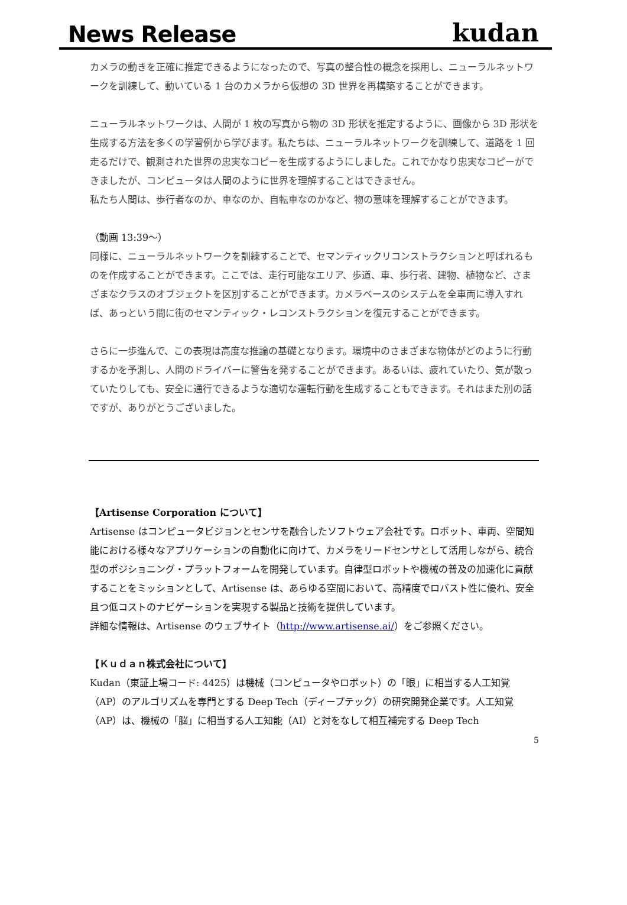News Release
kudan
カメラの動きを正確に推定できるようになったので、写真の整合性の概念を採用し、ニューラルネットワークを訓練して、動いている 1 台のカメラから仮想の 3D 世界を再構築することができます。
ニューラルネットワークは、人間が 1 枚の写真から物の 3D 形状を推定するように、画像から 3D 形状を生成する方法を多くの学習例から学びます。私たちは、ニューラルネットワークを訓練して、道路を 1 回走るだけで、観測された世界の忠実なコピーを生成するようにしました。これでかなり忠実なコピーができましたが、コンピュータは人間のように世界を理解することはできません。
私たち人間は、歩行者なのか、車なのか、自転車なのかなど、物の意味を理解することができます。
（動画 13:39～）
同様に、ニューラルネットワークを訓練することで、セマンティックリコンストラクションと呼ばれるものを作成することができます。ここでは、走行可能なエリア、歩道、車、歩行者、建物、植物など、さまざまなクラスのオブジェクトを区別することができます。カメラベースのシステムを全車両に導入すれば、あっという間に街のセマンティック・レコンストラクションを復元することができます。
さらに一歩進んで、この表現は高度な推論の基礎となります。環境中のさまざまな物体がどのように行動するかを予測し、人間のドライバーに警告を発することができます。あるいは、疲れていたり、気が散っていたりしても、安全に通行できるような適切な運転行動を生成することもできます。それはまた別の話ですが、ありがとうございました。
【Artisense Corporation について】
Artisense はコンピュータビジョンとセンサを融合したソフトウェア会社です。ロボット、車両、空間知能における様々なアプリケーションの自動化に向けて、カメラをリードセンサとして活用しながら、統合型のポジショニング・プラットフォームを開発しています。自律型ロボットや機械の普及の加速化に貢献することをミッションとして、Artisense は、あらゆる空間において、高精度でロバスト性に優れ、安全且つ低コストのナビゲーションを実現する製品と技術を提供しています。
詳細な情報は、Artisense のウェブサイト（http://www.artisense.ai/）をご参照ください。
【Ｋｕｄａｎ株式会社について】
Kudan（東証上場コード: 4425）は機械（コンピュータやロボット）の「眼」に相当する人工知覚（AP）のアルゴリズムを専門とする Deep Tech（ディープテック）の研究開発企業です。人工知覚（AP）は、機械の「脳」に相当する人工知能（AI）と対をなして相互補完する Deep Tech
5